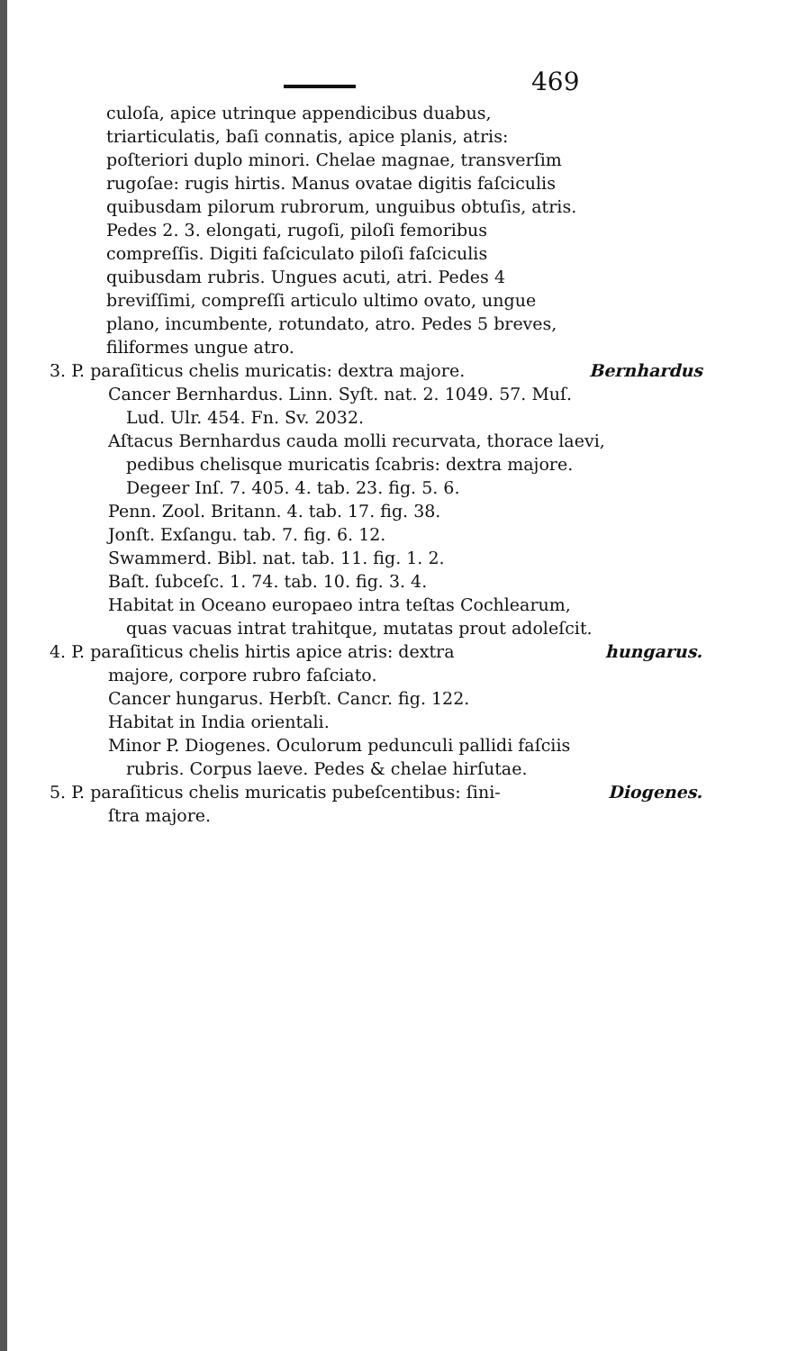469
culoſa, apice utrinque appendicibus duabus, triarticulatis, baſi connatis, apice planis, atris: poſteriori duplo minori. Chelae magnae, transverſim rugoſae: rugis hirtis. Manus ovatae digitis faſciculis quibusdam pilorum rubrorum, unguibus obtuſis, atris. Pedes 2. 3. elongati, rugoſi, piloſi femoribus compreſſis. Digiti faſciculato piloſi faſciculis quibusdam rubris. Ungues acuti, atri. Pedes 4 breviſſimi, compreſſi articulo ultimo ovato, ungue plano, incumbente, rotundato, atro. Pedes 5 breves, filiformes ungue atro.
3. P. paraſiticus chelis muricatis: dextra majore. Bernhardus
Cancer Bernhardus. Linn. Syſt. nat. 2. 1049. 57. Muſ. Lud. Ulr. 454. Fn. Sv. 2032.
Aſtacus Bernhardus cauda molli recurvata, thorace laevi, pedibus chelisque muricatis ſcabris: dextra majore. Degeer Inſ. 7. 405. 4. tab. 23. fig. 5. 6.
Penn. Zool. Britann. 4. tab. 17. fig. 38.
Jonſt. Exſangu. tab. 7. fig. 6. 12.
Swammerd. Bibl. nat. tab. 11. fig. 1. 2.
Baſt. ſubceſc. 1. 74. tab. 10. fig. 3. 4.
Habitat in Oceano europaeo intra teſtas Cochlearum, quas vacuas intrat trahitque, mutatas prout adoleſcit.
4. P. paraſiticus chelis hirtis apice atris: dextra hungarus.
majore, corpore rubro faſciato.
Cancer hungarus. Herbſt. Cancr. fig. 122.
Habitat in India orientali.
Minor P. Diogenes. Oculorum pedunculi pallidi faſciis rubris. Corpus laeve. Pedes & chelae hirſutae.
5. P. paraſiticus chelis muricatis pubeſcentibus: ſini- Diogenes.
ſtra majore.